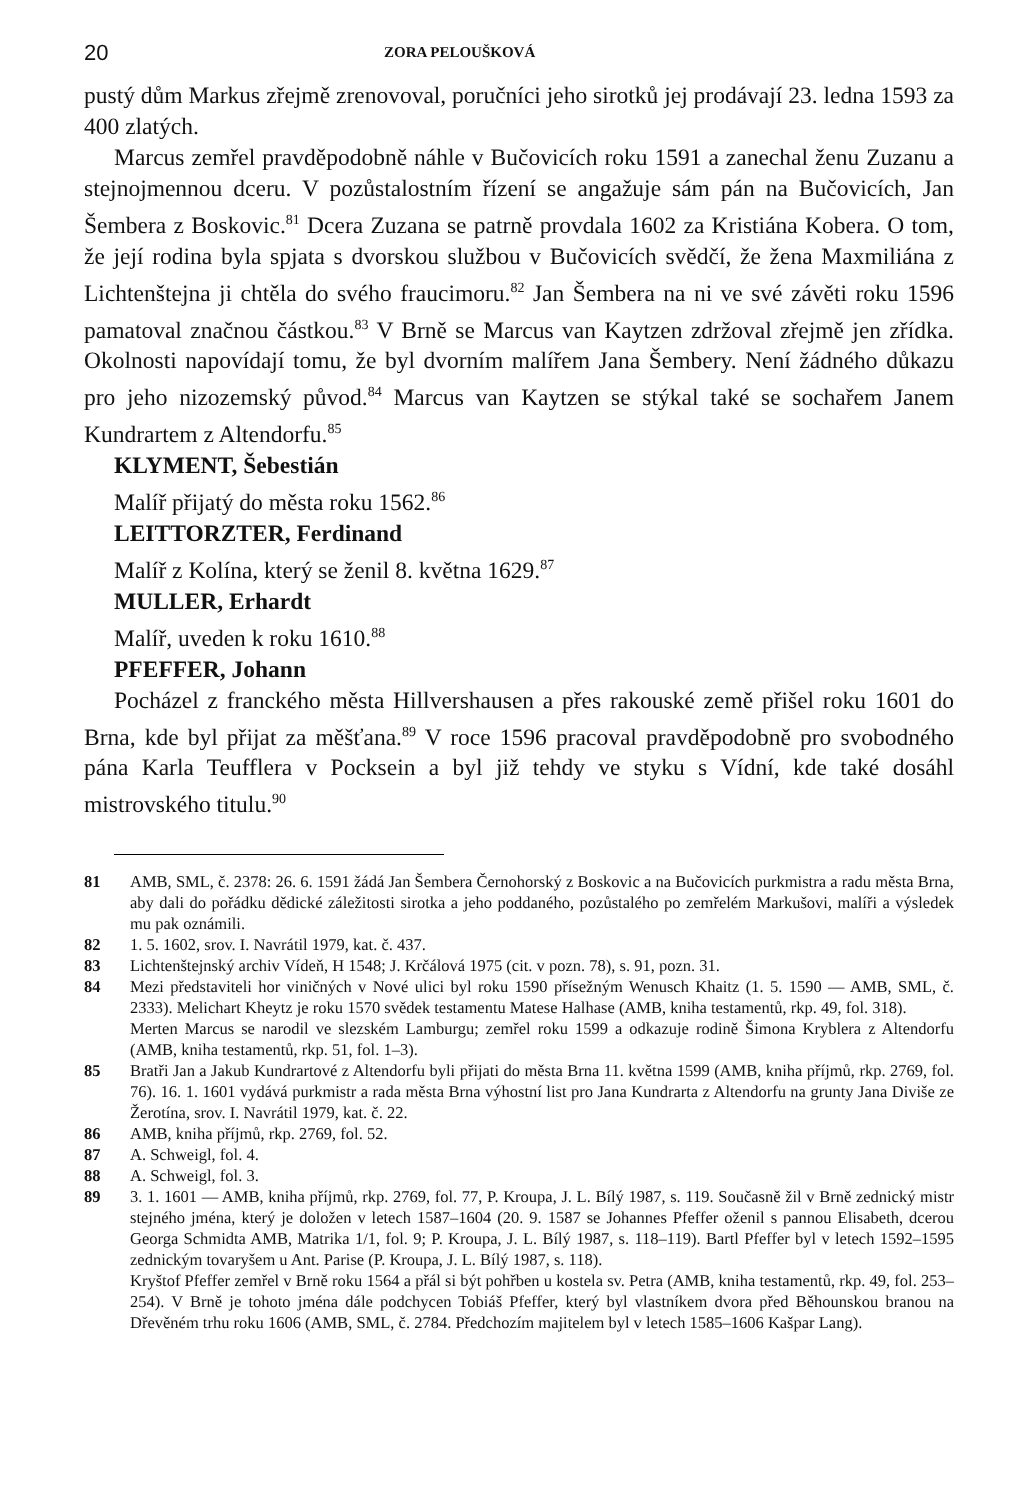20 ZORA PELOUŠKOVÁ
pustý dům Markus zřejmě zrenovoval, poručníci jeho sirotků jej prodávají 23. ledna 1593 za 400 zlatých.
Marcus zemřel pravděpodobně náhle v Bučovicích roku 1591 a zanechal ženu Zuzanu a stejnojmennou dceru. V pozůstalostním řízení se angažuje sám pán na Bučovicích, Jan Šembera z Boskovic.<sup>81</sup> Dcera Zuzana se patrně provdala 1602 za Kristiána Kobera. O tom, že její rodina byla spjata s dvorskou službou v Bučovicích svědčí, že žena Maxmiliána z Lichtenštejna ji chtěla do svého fraucimoru.<sup>82</sup> Jan Šembera na ni ve své závěti roku 1596 pamatoval značnou částkou.<sup>83</sup> V Brně se Marcus van Kaytzen zdržoval zřejmě jen zřídka. Okolnosti napovídají tomu, že byl dvorním malířem Jana Šembery. Není žádného důkazu pro jeho nizozemský původ.<sup>84</sup> Marcus van Kaytzen se stýkal také se sochařem Janem Kundrartem z Altendorfu.<sup>85</sup>
KLYMENT, Šebestián
Malíř přijatý do města roku 1562.<sup>86</sup>
LEITTORZTER, Ferdinand
Malíř z Kolína, který se ženil 8. května 1629.<sup>87</sup>
MULLER, Erhardt
Malíř, uveden k roku 1610.<sup>88</sup>
PFEFFER, Johann
Pocházel z franckého města Hillvershausen a přes rakouské země přišel roku 1601 do Brna, kde byl přijat za měšťana.<sup>89</sup> V roce 1596 pracoval pravděpodobně pro svobodného pána Karla Teufflera v Pocksein a byl již tehdy ve styku s Vídní, kde také dosáhl mistrovského titulu.<sup>90</sup>
81 AMB, SML, č. 2378: 26. 6. 1591 žádá Jan Šembera Černohorský z Boskovic a na Bučovicích purkmistra a radu města Brna, aby dali do pořádku dědické záležitosti sirotka a jeho poddaného, pozůstalého po zemřelém Markušovi, malíři a výsledek mu pak oznámili.
82 1. 5. 1602, srov. I. Navrátil 1979, kat. č. 437.
83 Lichtenštejnský archiv Vídeň, H 1548; J. Krčálová 1975 (cit. v pozn. 78), s. 91, pozn. 31.
84 Mezi představiteli hor viničných v Nové ulici byl roku 1590 přísežným Wenusch Khaitz (1. 5. 1590 — AMB, SML, č. 2333). Melichart Kheytz je roku 1570 svědek testamentu Matese Halhase (AMB, kniha testamentů, rkp. 49, fol. 318).
Merten Marcus se narodil ve slezském Lamburgu; zemřel roku 1599 a odkazuje rodině Šimona Kryblera z Altendorfu (AMB, kniha testamentů, rkp. 51, fol. 1–3).
85 Bratři Jan a Jakub Kundrartové z Altendorfu byli přijati do města Brna 11. května 1599 (AMB, kniha příjmů, rkp. 2769, fol. 76). 16. 1. 1601 vydává purkmistr a rada města Brna výhostní list pro Jana Kundrarta z Altendorfu na grunty Jana Diviše ze Žerotína, srov. I. Navrátil 1979, kat. č. 22.
86 AMB, kniha příjmů, rkp. 2769, fol. 52.
87 A. Schweigl, fol. 4.
88 A. Schweigl, fol. 3.
89 3. 1. 1601 — AMB, kniha příjmů, rkp. 2769, fol. 77, P. Kroupa, J. L. Bílý 1987, s. 119. Současně žil v Brně zednický mistr stejného jména, který je doložen v letech 1587–1604 (20. 9. 1587 se Johannes Pfeffer oženil s pannou Elisabeth, dcerou Georga Schmidta AMB, Matrika 1/1, fol. 9; P. Kroupa, J. L. Bílý 1987, s. 118–119). Bartl Pfeffer byl v letech 1592–1595 zednickým tovaryšem u Ant. Parise (P. Kroupa, J. L. Bílý 1987, s. 118).
Kryštof Pfeffer zemřel v Brně roku 1564 a přál si být pohřben u kostela sv. Petra (AMB, kniha testamentů, rkp. 49, fol. 253–254). V Brně je tohoto jména dále podchycen Tobiáš Pfeffer, který byl vlastníkem dvora před Běhounskou branou na Dřevěném trhu roku 1606 (AMB, SML, č. 2784. Předchozím majitelem byl v letech 1585–1606 Kašpar Lang).